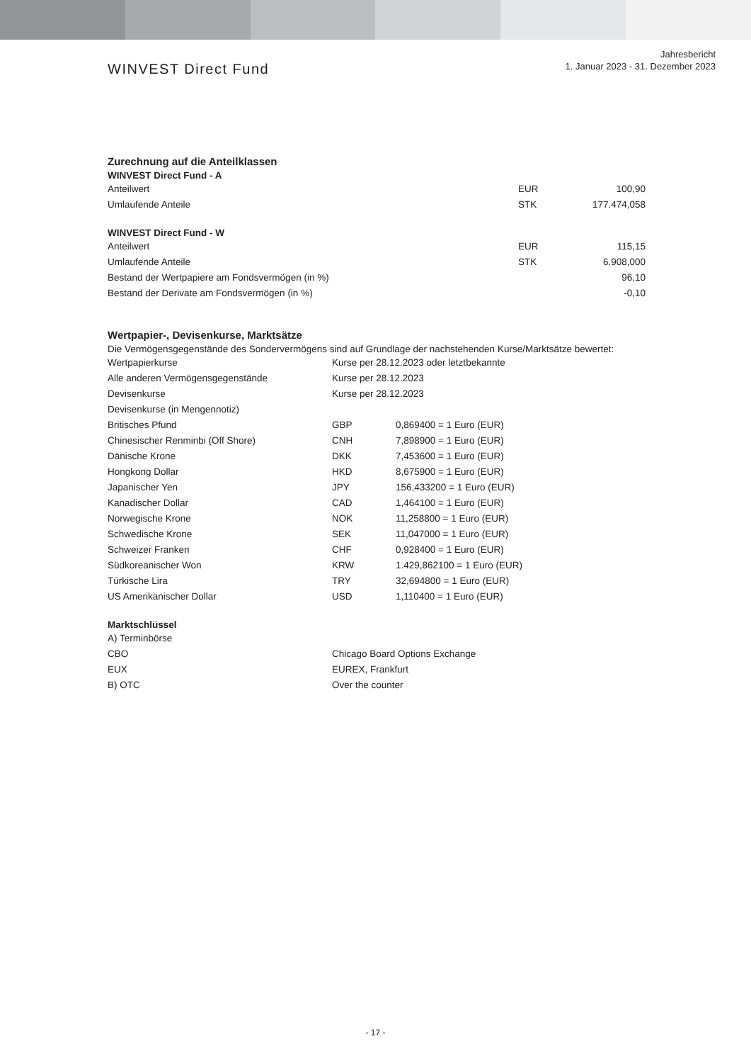WINVEST Direct Fund
Jahresbericht
1. Januar 2023 - 31. Dezember 2023
Zurechnung auf die Anteilklassen
WINVEST Direct Fund - A
| Anteilwert | EUR | 100,90 |
| Umlaufende Anteile | STK | 177.474,058 |
WINVEST Direct Fund - W
| Anteilwert | EUR | 115,15 |
| Umlaufende Anteile | STK | 6.908,000 |
| Bestand der Wertpapiere am Fondsvermögen (in %) | | 96,10 |
| Bestand der Derivate am Fondsvermögen (in %) | | -0,10 |
Wertpapier-, Devisenkurse, Marktsätze
Die Vermögensgegenstände des Sondervermögens sind auf Grundlage der nachstehenden Kurse/Marktsätze bewertet:
| Wertpapierkurse | Kurse per 28.12.2023 oder letztbekannte | |
| Alle anderen Vermögensgegenstände | Kurse per 28.12.2023 | |
| Devisenkurse | Kurse per 28.12.2023 | |
| Devisenkurse (in Mengennotiz) | | |
| Britisches Pfund | GBP | 0,869400 = 1 Euro (EUR) |
| Chinesischer Renminbi (Off Shore) | CNH | 7,898900 = 1 Euro (EUR) |
| Dänische Krone | DKK | 7,453600 = 1 Euro (EUR) |
| Hongkong Dollar | HKD | 8,675900 = 1 Euro (EUR) |
| Japanischer Yen | JPY | 156,433200 = 1 Euro (EUR) |
| Kanadischer Dollar | CAD | 1,464100 = 1 Euro (EUR) |
| Norwegische Krone | NOK | 11,258800 = 1 Euro (EUR) |
| Schwedische Krone | SEK | 11,047000 = 1 Euro (EUR) |
| Schweizer Franken | CHF | 0,928400 = 1 Euro (EUR) |
| Südkoreanischer Won | KRW | 1.429,862100 = 1 Euro (EUR) |
| Türkische Lira | TRY | 32,694800 = 1 Euro (EUR) |
| US Amerikanischer Dollar | USD | 1,110400 = 1 Euro (EUR) |
Marktschlüssel
| A) Terminbörse | |
| CBO | Chicago Board Options Exchange |
| EUX | EUREX, Frankfurt |
| B) OTC | Over the counter |
- 17 -